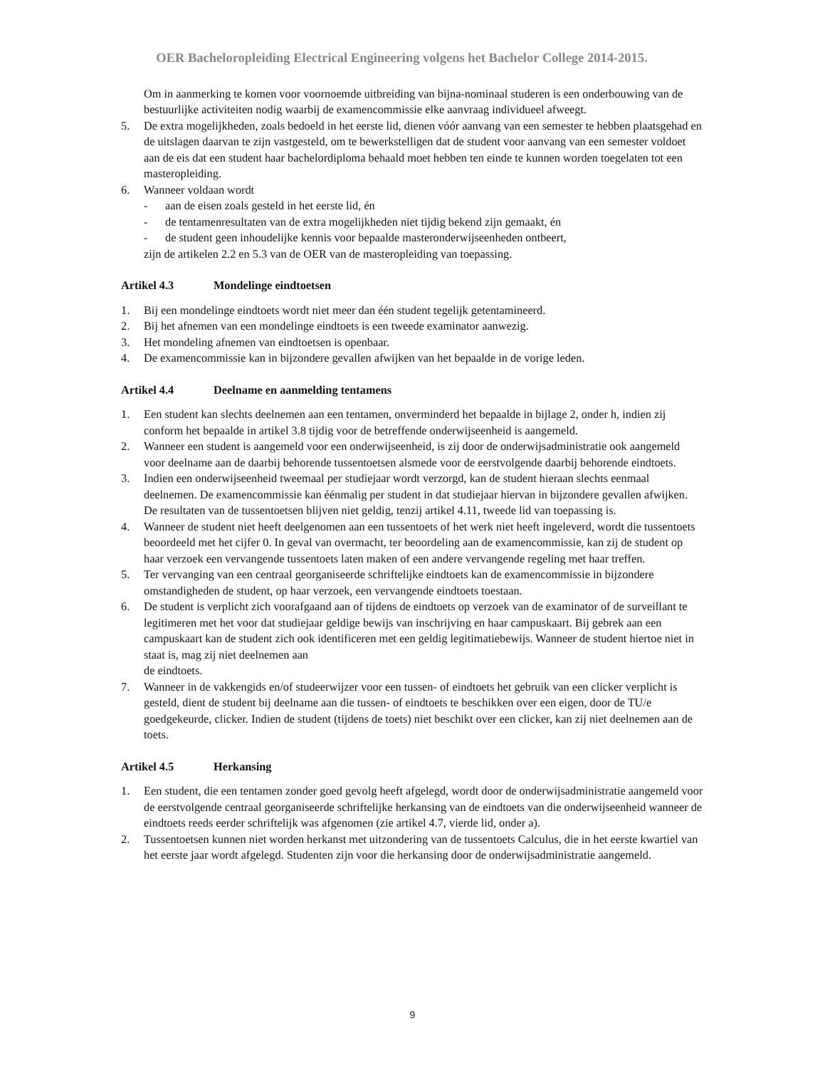OER Bacheloropleiding Electrical Engineering volgens het Bachelor College 2014-2015.
Om in aanmerking te komen voor voornoemde uitbreiding van bijna-nominaal studeren is een onderbouwing van de bestuurlijke activiteiten nodig waarbij de examencommissie elke aanvraag individueel afweegt.
5. De extra mogelijkheden, zoals bedoeld in het eerste lid, dienen vóór aanvang van een semester te hebben plaatsgehad en de uitslagen daarvan te zijn vastgesteld, om te bewerkstelligen dat de student voor aanvang van een semester voldoet aan de eis dat een student haar bachelordiploma behaald moet hebben ten einde te kunnen worden toegelaten tot een masteropleiding.
6. Wanneer voldaan wordt
- aan de eisen zoals gesteld in het eerste lid, én
- de tentamenresultaten van de extra mogelijkheden niet tijdig bekend zijn gemaakt, én
- de student geen inhoudelijke kennis voor bepaalde masteronderwijseenheden ontbeert,
zijn de artikelen 2.2 en 5.3 van de OER van de masteropleiding van toepassing.
Artikel 4.3 Mondelinge eindtoetsen
1. Bij een mondelinge eindtoets wordt niet meer dan één student tegelijk getentamineerd.
2. Bij het afnemen van een mondelinge eindtoets is een tweede examinator aanwezig.
3. Het mondeling afnemen van eindtoetsen is openbaar.
4. De examencommissie kan in bijzondere gevallen afwijken van het bepaalde in de vorige leden.
Artikel 4.4 Deelname en aanmelding tentamens
1. Een student kan slechts deelnemen aan een tentamen, onverminderd het bepaalde in bijlage 2, onder h, indien zij conform het bepaalde in artikel 3.8 tijdig voor de betreffende onderwijseenheid is aangemeld.
2. Wanneer een student is aangemeld voor een onderwijseenheid, is zij door de onderwijsadministratie ook aangemeld voor deelname aan de daarbij behorende tussentoetsen alsmede voor de eerstvolgende daarbij behorende eindtoets.
3. Indien een onderwijseenheid tweemaal per studiejaar wordt verzorgd, kan de student hieraan slechts eenmaal deelnemen. De examencommissie kan éénmalig per student in dat studiejaar hiervan in bijzondere gevallen afwijken. De resultaten van de tussentoetsen blijven niet geldig, tenzij artikel 4.11, tweede lid van toepassing is.
4. Wanneer de student niet heeft deelgenomen aan een tussentoets of het werk niet heeft ingeleverd, wordt die tussentoets beoordeeld met het cijfer 0. In geval van overmacht, ter beoordeling aan de examencommissie, kan zij de student op haar verzoek een vervangende tussentoets laten maken of een andere vervangende regeling met haar treffen.
5. Ter vervanging van een centraal georganiseerde schriftelijke eindtoets kan de examencommissie in bijzondere omstandigheden de student, op haar verzoek, een vervangende eindtoets toestaan.
6. De student is verplicht zich voorafgaand aan of tijdens de eindtoets op verzoek van de examinator of de surveillant te legitimeren met het voor dat studiejaar geldige bewijs van inschrijving en haar campuskaart. Bij gebrek aan een campuskaart kan de student zich ook identificeren met een geldig legitimatiebewijs. Wanneer de student hiertoe niet in staat is, mag zij niet deelnemen aan
de eindtoets.
7. Wanneer in de vakkengids en/of studeerwijzer voor een tussen- of eindtoets het gebruik van een clicker verplicht is gesteld, dient de student bij deelname aan die tussen- of eindtoets te beschikken over een eigen, door de TU/e goedgekeurde, clicker. Indien de student (tijdens de toets) niet beschikt over een clicker, kan zij niet deelnemen aan de toets.
Artikel 4.5 Herkansing
1. Een student, die een tentamen zonder goed gevolg heeft afgelegd, wordt door de onderwijsadministratie aangemeld voor de eerstvolgende centraal georganiseerde schriftelijke herkansing van de eindtoets van die onderwijseenheid wanneer de eindtoets reeds eerder schriftelijk was afgenomen (zie artikel 4.7, vierde lid, onder a).
2. Tussentoetsen kunnen niet worden herkanst met uitzondering van de tussentoets Calculus, die in het eerste kwartiel van het eerste jaar wordt afgelegd. Studenten zijn voor die herkansing door de onderwijsadministratie aangemeld.
9